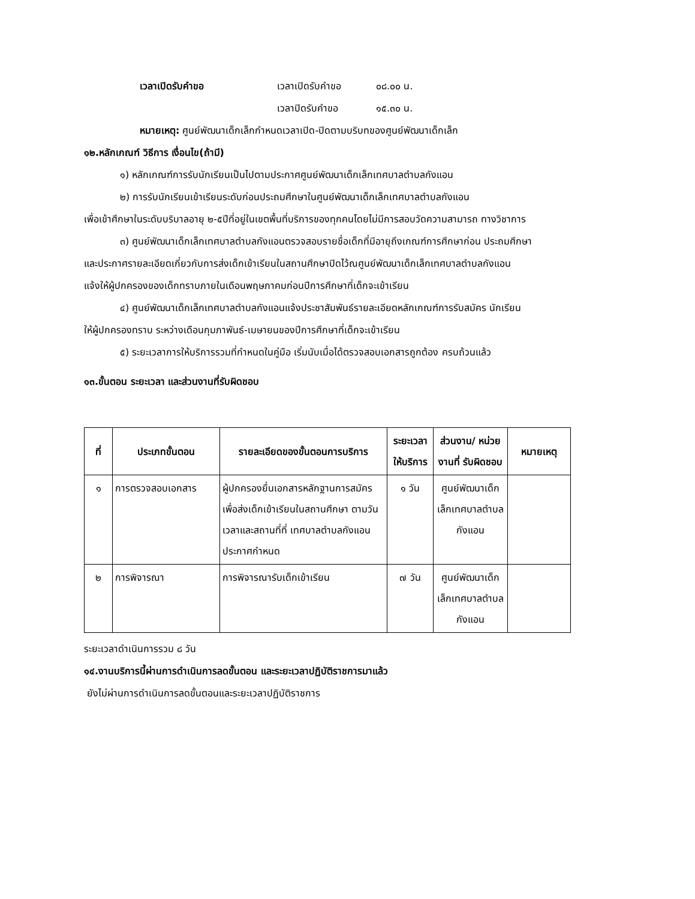เวลาเปิดรับคำขอ เวลาเปิดรับคำขอ ๐๘.๐๐ น.
เวลาปิดรับคำขอ ๑๕.๓๐ น.
หมายเหตุ: ศูนย์พัฒนาเด็กเล็กกำหนดเวลาเปิด-ปิดตามบริบทของศูนย์พัฒนาเด็กเล็ก
๑๒.หลักเกณฑ์ วิธีการ เงื่อนไข(ถ้ามี)
๑) หลักเกณฑ์การรับนักเรียนเป็นไปตามประกาศศูนย์พัฒนาเด็กเล็กเทศบาลตำบลกังแอน
๒) การรับนักเรียนเข้าเรียนระดับก่อนประถมศึกษาในศูนย์พัฒนาเด็กเล็กเทศบาลตำบลกังแอน
เพื่อเข้าศึกษาในระดับบริบาลอายุ ๒-๕ปีที่อยู่ในเขตพื้นที่บริการของทุกคนโดยไม่มีการสอบวัดความสามารถ ทางวิชาการ
๓) ศูนย์พัฒนาเด็กเล็กเทศบาลตำบลกังแอนตรวจสอบรายชื่อเด็กที่มีอายุถึงเกณฑ์การศึกษาก่อน ประถมศึกษา
และประกาศรายละเอียดเกี่ยวกับการส่งเด็กเข้าเรียนในสถานศึกษาปิดไว้ณศูนย์พัฒนาเด็กเล็กเทศบาลตำบลกังแอน
แจ้งให้ผู้ปกครองของเด็กทราบภายในเดือนพฤษภาคมก่อนปีการศึกษาที่เด็กจะเข้าเรียน
๔) ศูนย์พัฒนาเด็กเล็กเทศบาลตำบลกังแอนแจ้งประชาสัมพันธ์รายละเอียดหลักเกณฑ์การรับสมัคร นักเรียน
ให้ผู้ปกครองทราบ ระหว่างเดือนกุมภาพันธ์-เมษายนของปีการศึกษาที่เด็กจะเข้าเรียน
๕) ระยะเวลาการให้บริการรวมที่กำหนดในคู่มือ เริ่มนับเมื่อได้ตรวจสอบเอกสารถูกต้อง ครบถ้วนแล้ว
๑๓.ขั้นตอน ระยะเวลา และส่วนงานที่รับผิดชอบ
| ที่ | ประเภทขั้นตอน | รายละเอียดของขั้นตอนการบริการ | ระยะเวลาให้บริการ | ส่วนงาน/ หน่วยงานที่ รับผิดชอบ | หมายเหตุ |
| --- | --- | --- | --- | --- | --- |
| ๑ | การตรวจสอบเอกสาร | ผู้ปกครองยื่นเอกสารหลักฐานการสมัครเพื่อส่งเด็กเข้าเรียนในสถานศึกษา ตามวันเวลาและสถานที่ที่ เทศบาลตำบลกังแอน ประกาศกำหนด | ๑ วัน | ศูนย์พัฒนาเด็กเล็กเทศบาลตำบลกังแอน | |
| ๒ | การพิจารณา | การพิจารณารับเด็กเข้าเรียน | ๗ วัน | ศูนย์พัฒนาเด็กเล็กเทศบาลตำบลกังแอน | |
ระยะเวลาดำเนินการรวม ๘ วัน
๑๔.งานบริการนี้ผ่านการดำเนินการลดขั้นตอน และระยะเวลาปฏิบัติราชการมาแล้ว
ยังไม่ผ่านการดำเนินการลดขั้นตอนและระยะเวลาปฏิบัติราชการ